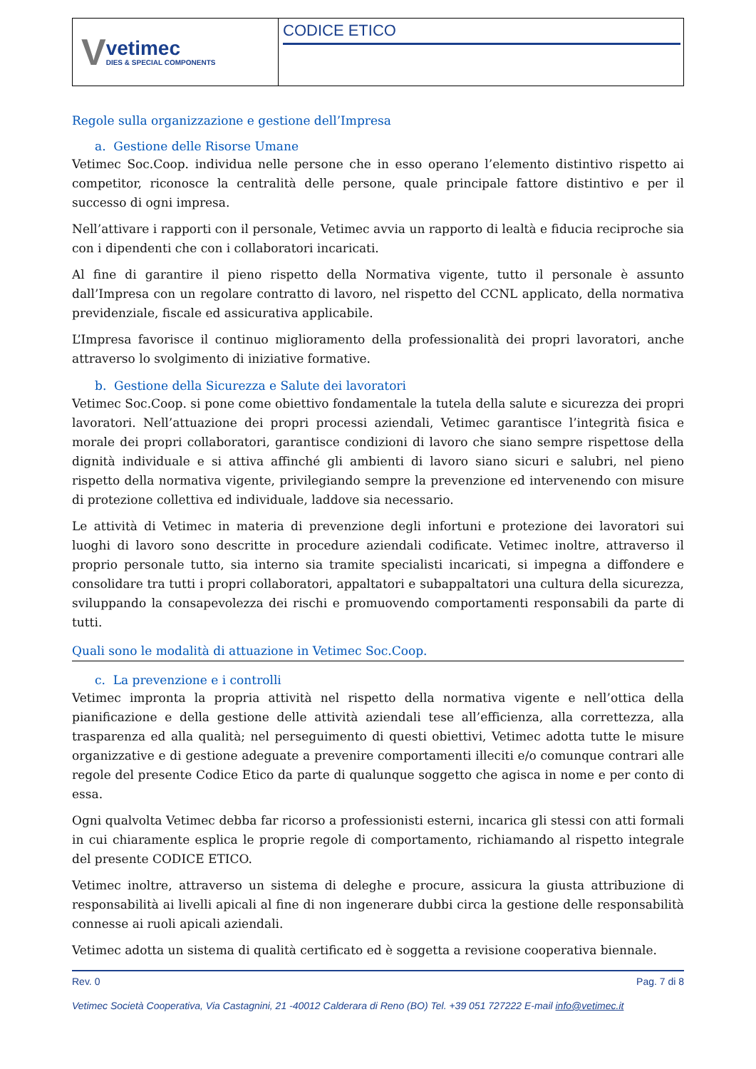V
vetimec
DIES & SPECIAL COMPONENTS
CODICE ETICO
Regole sulla organizzazione e gestione dell’Impresa
a. Gestione delle Risorse Umane
Vetimec Soc.Coop. individua nelle persone che in esso operano l’elemento distintivo rispetto ai competitor, riconosce la centralità delle persone, quale principale fattore distintivo e per il successo di ogni impresa.
Nell’attivare i rapporti con il personale, Vetimec avvia un rapporto di lealtà e fiducia reciproche sia con i dipendenti che con i collaboratori incaricati.
Al fine di garantire il pieno rispetto della Normativa vigente, tutto il personale è assunto dall’Impresa con un regolare contratto di lavoro, nel rispetto del CCNL applicato, della normativa previdenziale, fiscale ed assicurativa applicabile.
L’Impresa favorisce il continuo miglioramento della professionalità dei propri lavoratori, anche attraverso lo svolgimento di iniziative formative.
b. Gestione della Sicurezza e Salute dei lavoratori
Vetimec Soc.Coop. si pone come obiettivo fondamentale la tutela della salute e sicurezza dei propri lavoratori. Nell’attuazione dei propri processi aziendali, Vetimec garantisce l’integrità fisica e morale dei propri collaboratori, garantisce condizioni di lavoro che siano sempre rispettose della dignità individuale e si attiva affinché gli ambienti di lavoro siano sicuri e salubri, nel pieno rispetto della normativa vigente, privilegiando sempre la prevenzione ed intervenendo con misure di protezione collettiva ed individuale, laddove sia necessario.
Le attività di Vetimec in materia di prevenzione degli infortuni e protezione dei lavoratori sui luoghi di lavoro sono descritte in procedure aziendali codificate. Vetimec inoltre, attraverso il proprio personale tutto, sia interno sia tramite specialisti incaricati, si impegna a diffondere e consolidare tra tutti i propri collaboratori, appaltatori e subappaltatori una cultura della sicurezza, sviluppando la consapevolezza dei rischi e promuovendo comportamenti responsabili da parte di tutti.
Quali sono le modalità di attuazione in Vetimec Soc.Coop.
c. La prevenzione e i controlli
Vetimec impronta la propria attività nel rispetto della normativa vigente e nell’ottica della pianificazione e della gestione delle attività aziendali tese all’efficienza, alla correttezza, alla trasparenza ed alla qualità; nel perseguimento di questi obiettivi, Vetimec adotta tutte le misure organizzative e di gestione adeguate a prevenire comportamenti illeciti e/o comunque contrari alle regole del presente Codice Etico da parte di qualunque soggetto che agisca in nome e per conto di essa.
Ogni qualvolta Vetimec debba far ricorso a professionisti esterni, incarica gli stessi con atti formali in cui chiaramente esplica le proprie regole di comportamento, richiamando al rispetto integrale del presente CODICE ETICO.
Vetimec inoltre, attraverso un sistema di deleghe e procure, assicura la giusta attribuzione di responsabilità ai livelli apicali al fine di non ingenerare dubbi circa la gestione delle responsabilità connesse ai ruoli apicali aziendali.
Vetimec adotta un sistema di qualità certificato ed è soggetta a revisione cooperativa biennale.
Rev. 0 Pag. 7 di 8
Vetimec Società Cooperativa, Via Castagnini, 21 -40012 Calderara di Reno (BO) Tel. +39 051 727222 E-mail info@vetimec.it